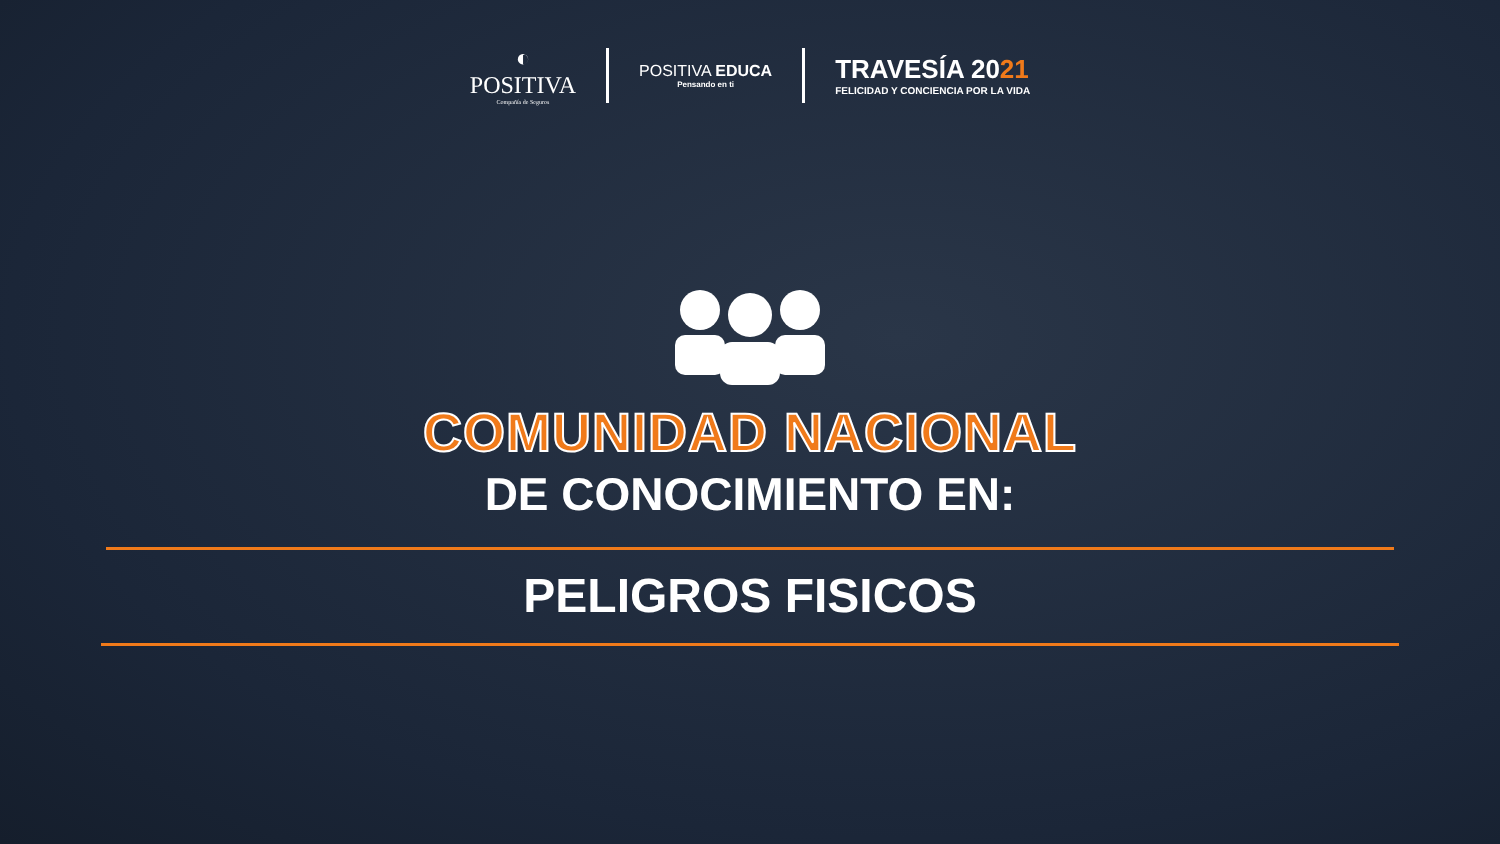◐
POSITIVA
Compañía de Seguros
POSITIVA EDUCA
Pensando en ti
TRAVESÍA 2021
FELICIDAD Y CONCIENCIA POR LA VIDA
COMUNIDAD NACIONAL
DE CONOCIMIENTO EN:
PELIGROS FISICOS